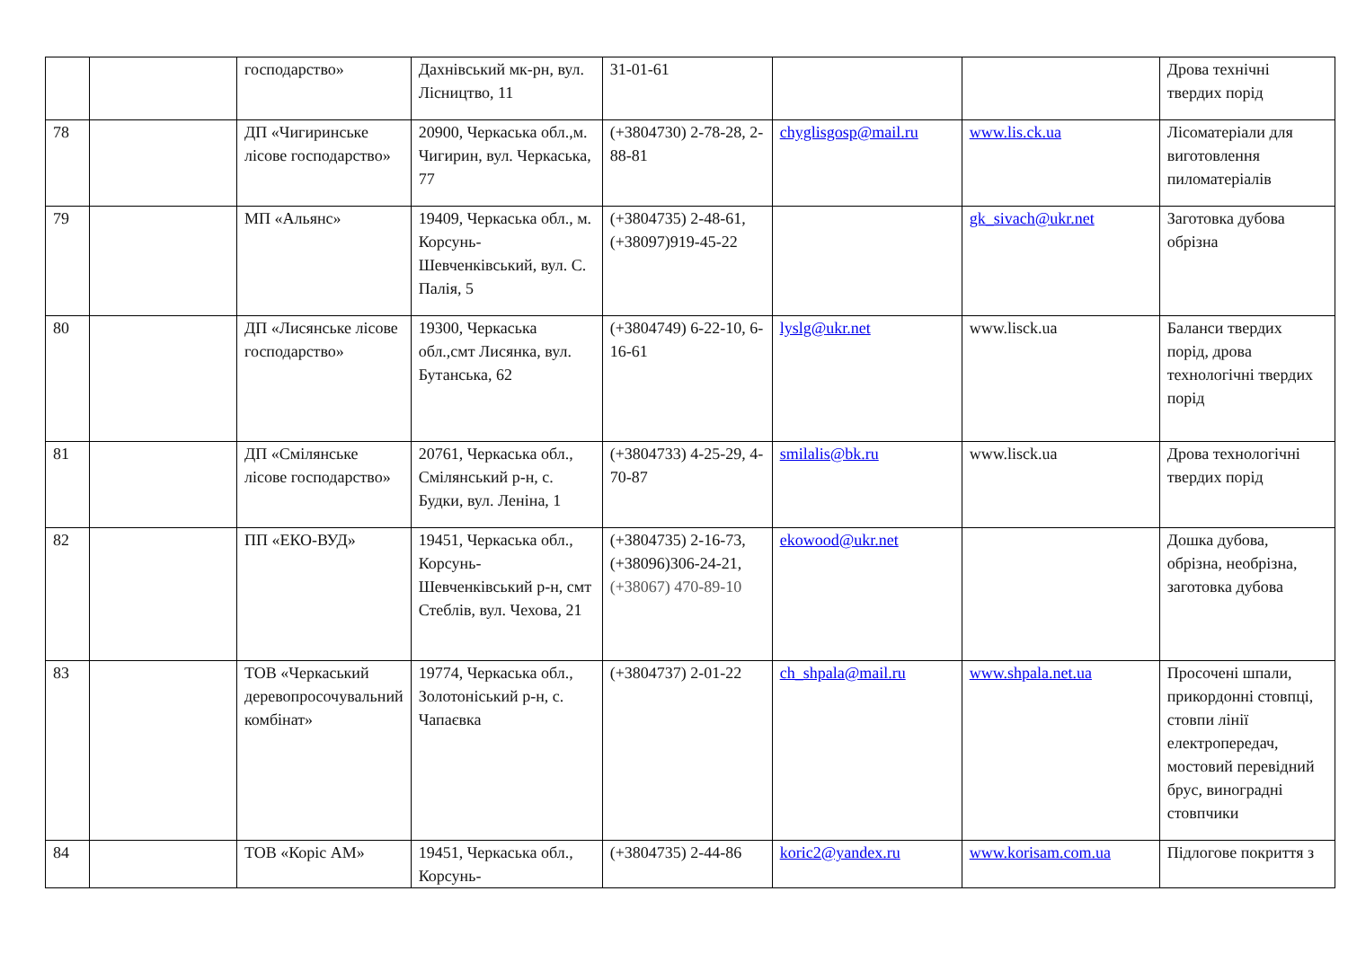| | | господарство» | Дахнівський мк-рн, вул. Лісництво, 11 | 31-01-61 | | | Дрова технічні твердих порід |
| 78 | | ДП «Чигиринське лісове господарство» | 20900, Черкаська обл.,м. Чигирин, вул. Черкаська, 77 | (+3804730) 2-78-28, 2-88-81 | chyglisgosp@mail.ru | www.lis.ck.ua | Лісоматеріали для виготовлення пиломатеріалів |
| 79 | | МП «Альянс» | 19409, Черкаська обл., м. Корсунь-Шевченківський, вул. С. Палія, 5 | (+3804735) 2-48-61, (+38097)919-45-22 | | gk_sivach@ukr.net | Заготовка дубова обрізна |
| 80 | | ДП «Лисянське лісове господарство» | 19300, Черкаська обл.,смт Лисянка, вул. Бутанська, 62 | (+3804749) 6-22-10, 6-16-61 | lyslg@ukr.net | www.lisck.ua | Баланси твердих порід, дрова технологічні твердих порід |
| 81 | | ДП «Смілянське лісове господарство» | 20761, Черкаська обл., Смілянський р-н, с. Будки, вул. Леніна, 1 | (+3804733) 4-25-29, 4-70-87 | smilalis@bk.ru | www.lisck.ua | Дрова технологічні твердих порід |
| 82 | | ПП «ЕКО-ВУД» | 19451, Черкаська обл., Корсунь-Шевченківський р-н, смт Стеблів, вул. Чехова, 21 | (+3804735) 2-16-73, (+38096)306-24-21, (+38067) 470-89-10 | ekowood@ukr.net | | Дошка дубова, обрізна, необрізна, заготовка дубова |
| 83 | | ТОВ «Черкаський деревопросочувальний комбінат» | 19774, Черкаська обл., Золотоніський р-н, с. Чапаєвка | (+3804737) 2-01-22 | ch_shpala@mail.ru | www.shpala.net.ua | Просочені шпали, прикордонні стовпці, стовпи лінії електропередач, мостовий перевідний брус, виноградні стовпчики |
| 84 | | ТОВ «Коріс АМ» | 19451, Черкаська обл., Корсунь- | (+3804735) 2-44-86 | koric2@yandex.ru | www.korisam.com.ua | Підлогове покриття з |